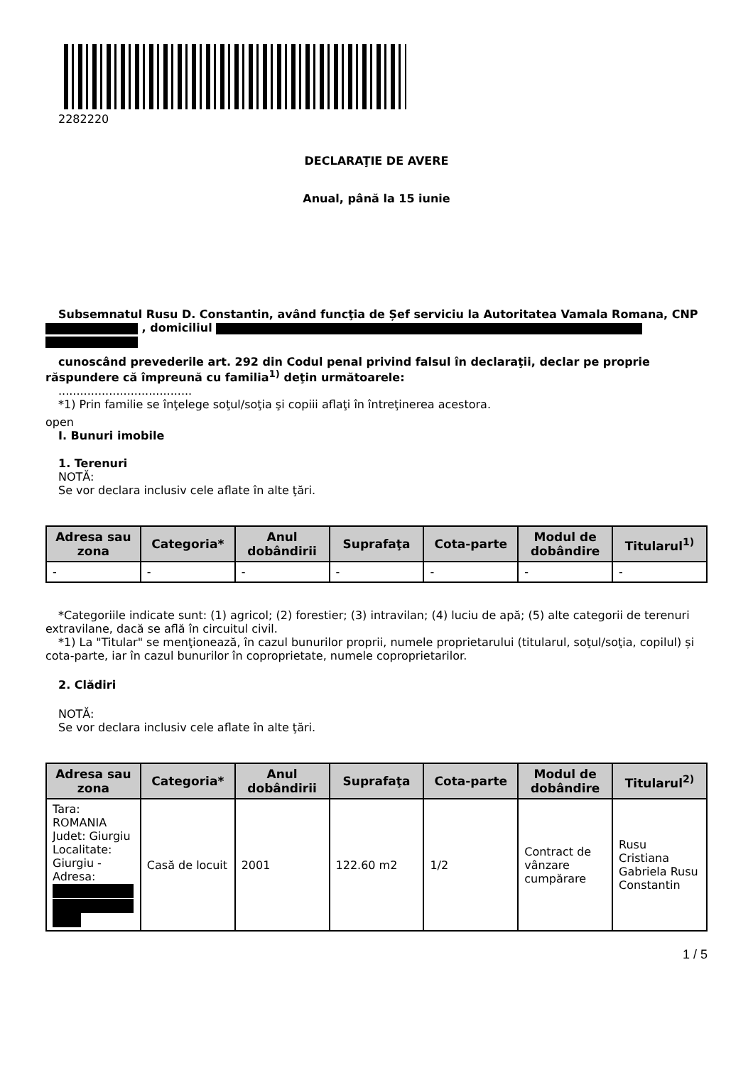2282220
DECLARAŢIE DE AVERE
Anual, până la 15 iunie
Subsemnatul Rusu D. Constantin, având funcţia de Șef serviciu la Autoritatea Vamala Romana, CNP , domiciliul
cunoscând prevederile art. 292 din Codul penal privind falsul în declaraţii, declar pe proprie răspundere că împreună cu familia<sup>1)</sup> deţin următoarele:
.....................................
*1) Prin familie se înţelege soţul/soţia şi copiii aflaţi în întreţinerea acestora.
open
I. Bunuri imobile
1. Terenuri
NOTĂ:
Se vor declara inclusiv cele aflate în alte ţări.
| Adresa sau zona | Categoria* | Anul dobândirii | Suprafaţa | Cota-parte | Modul de dobândire | Titularul<sup>1)</sup> |
| --- | --- | --- | --- | --- | --- | --- |
| - | - | - | - | - | - | - |
*Categoriile indicate sunt: (1) agricol; (2) forestier; (3) intravilan; (4) luciu de apă; (5) alte categorii de terenuri extravilane, dacă se află în circuitul civil.
*1) La "Titular" se menţionează, în cazul bunurilor proprii, numele proprietarului (titularul, soţul/soţia, copilul) și cota-parte, iar în cazul bunurilor în coproprietate, numele coproprietarilor.
2. Clădiri
NOTĂ:
Se vor declara inclusiv cele aflate în alte ţări.
| Adresa sau zona | Categoria* | Anul dobândirii | Suprafaţa | Cota-parte | Modul de dobândire | Titularul<sup>2)</sup> |
| --- | --- | --- | --- | --- | --- | --- |
| Tara: ROMANIA Judet: Giurgiu Localitate: Giurgiu - Adresa: | Casă de locuit | 2001 | 122.60 m2 | 1/2 | Contract de vânzare cumpărare | Rusu Cristiana Gabriela Rusu Constantin |
1 / 5